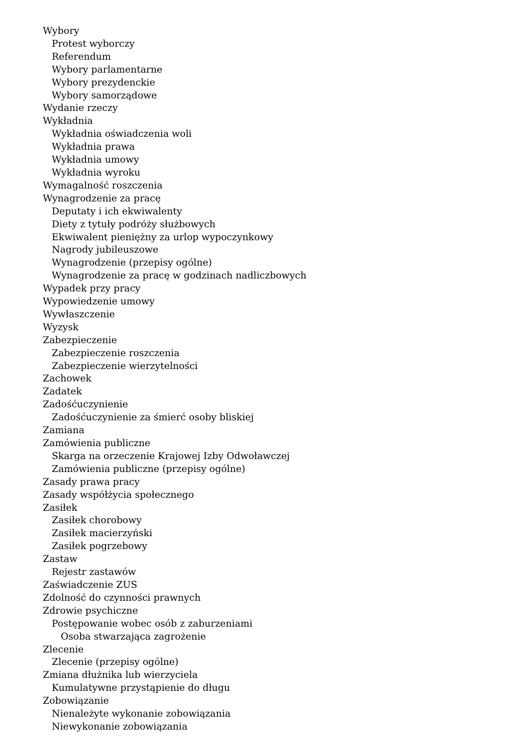Wybory
Protest wyborczy
Referendum
Wybory parlamentarne
Wybory prezydenckie
Wybory samorządowe
Wydanie rzeczy
Wykładnia
Wykładnia oświadczenia woli
Wykładnia prawa
Wykładnia umowy
Wykładnia wyroku
Wymagalność roszczenia
Wynagrodzenie za pracę
Deputaty i ich ekwiwalenty
Diety z tytuły podróży służbowych
Ekwiwalent pieniężny za urlop wypoczynkowy
Nagrody jubileuszowe
Wynagrodzenie (przepisy ogólne)
Wynagrodzenie za pracę w godzinach nadliczbowych
Wypadek przy pracy
Wypowiedzenie umowy
Wywłaszczenie
Wyzysk
Zabezpieczenie
Zabezpieczenie roszczenia
Zabezpieczenie wierzytelności
Zachowek
Zadatek
Zadośćuczynienie
Zadośćuczynienie za śmierć osoby bliskiej
Zamiana
Zamówienia publiczne
Skarga na orzeczenie Krajowej Izby Odwoławczej
Zamówienia publiczne (przepisy ogólne)
Zasady prawa pracy
Zasady współżycia społecznego
Zasiłek
Zasiłek chorobowy
Zasiłek macierzyński
Zasiłek pogrzebowy
Zastaw
Rejestr zastawów
Zaświadczenie ZUS
Zdolność do czynności prawnych
Zdrowie psychiczne
Postępowanie wobec osób z zaburzeniami
Osoba stwarzająca zagrożenie
Zlecenie
Zlecenie (przepisy ogólne)
Zmiana dłużnika lub wierzyciela
Kumulatywne przystąpienie do długu
Zobowiązanie
Nienależyte wykonanie zobowiązania
Niewykonanie zobowiązania